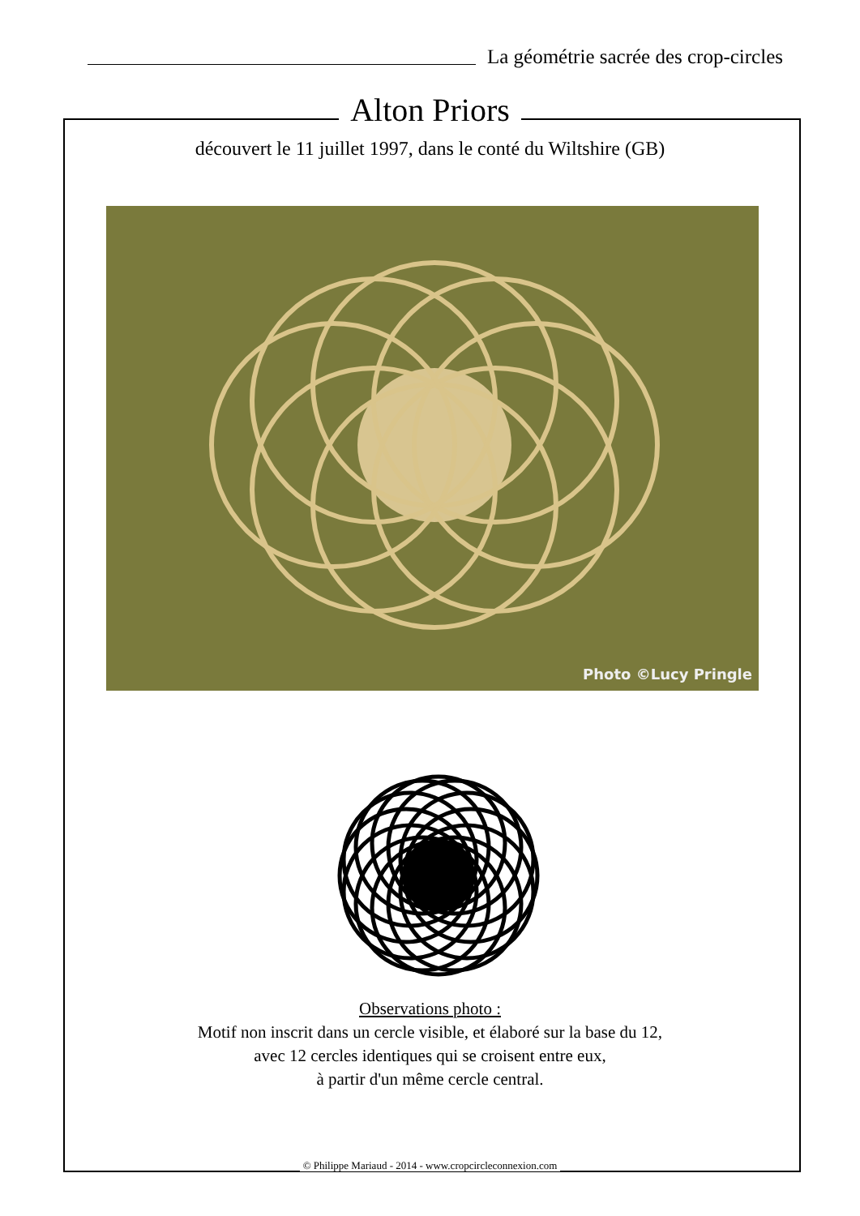La géométrie sacrée des crop-circles
Alton Priors
découvert le 11 juillet 1997, dans le conté du Wiltshire (GB)
Photo ©Lucy Pringle
Observations photo :
Motif non inscrit dans un cercle visible, et élaboré sur la base du 12,
avec 12 cercles identiques qui se croisent entre eux,
à partir d'un même cercle central.
© Philippe Mariaud - 2014 - www.cropcircleconnexion.com